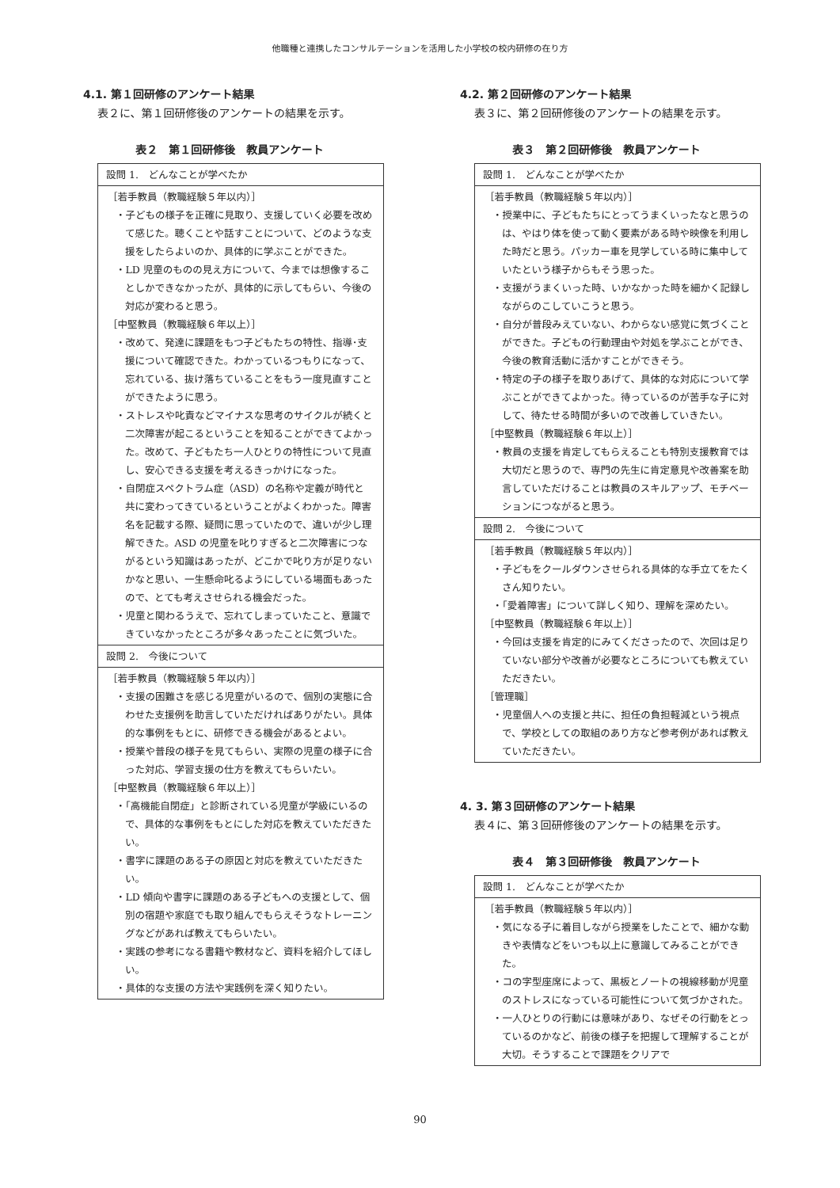他職種と連携したコンサルテーションを活用した小学校の校内研修の在り方
4.1. 第１回研修のアンケート結果
表２に、第１回研修後のアンケートの結果を示す。
表２　第１回研修後　教員アンケート
| 設問 1. どんなことが学べたか |
| ［若手教員（教職経験５年以内）］ ・子どもの様子を正確に見取り、支援していく必要を改めて感じた。聴くことや話すことについて、どのような支援をしたらよいのか、具体的に学ぶことができた。 ・LD 児童のものの見え方について、今までは想像することしかできなかったが、具体的に示してもらい、今後の対応が変わると思う。 ［中堅教員（教職経験６年以上）］ ・改めて、発達に課題をもつ子どもたちの特性、指導･支援について確認できた。わかっているつもりになって、忘れている、抜け落ちていることをもう一度見直すことができたように思う。 ・ストレスや叱責などマイナスな思考のサイクルが続くと二次障害が起こるということを知ることができてよかった。改めて、子どもたち一人ひとりの特性について見直し、安心できる支援を考えるきっかけになった。 ・自閉症スペクトラム症（ASD）の名称や定義が時代と共に変わってきているということがよくわかった。障害名を記載する際、疑問に思っていたので、違いが少し理解できた。ASD の児童を叱りすぎると二次障害につながるという知識はあったが、どこかで叱り方が足りないかなと思い、一生懸命叱るようにしている場面もあったので、とても考えさせられる機会だった。 ・児童と関わるうえで、忘れてしまっていたこと、意識できていなかったところが多々あったことに気づいた。 |
| 設問 2. 今後について |
| ［若手教員（教職経験５年以内）］ ・支援の困難さを感じる児童がいるので、個別の実態に合わせた支援例を助言していただければありがたい。具体的な事例をもとに、研修できる機会があるとよい。 ・授業や普段の様子を見てもらい、実際の児童の様子に合った対応、学習支援の仕方を教えてもらいたい。 ［中堅教員（教職経験６年以上）］ ・「高機能自閉症」と診断されている児童が学級にいるので、具体的な事例をもとにした対応を教えていただきたい。 ・書字に課題のある子の原因と対応を教えていただきたい。 ・LD 傾向や書字に課題のある子どもへの支援として、個別の宿題や家庭でも取り組んでもらえそうなトレーニングなどがあれば教えてもらいたい。 ・実践の参考になる書籍や教材など、資料を紹介してほしい。 ・具体的な支援の方法や実践例を深く知りたい。 |
4.2. 第２回研修のアンケート結果
表３に、第２回研修後のアンケートの結果を示す。
表３　第２回研修後　教員アンケート
| 設問 1. どんなことが学べたか |
| ［若手教員（教職経験５年以内）］ ・授業中に、子どもたちにとってうまくいったなと思うのは、やはり体を使って動く要素がある時や映像を利用した時だと思う。パッカー車を見学している時に集中していたという様子からもそう思った。 ・支援がうまくいった時、いかなかった時を細かく記録しながらのこしていこうと思う。 ・自分が普段みえていない、わからない感覚に気づくことができた。子どもの行動理由や対処を学ぶことができ、今後の教育活動に活かすことができそう。 ・特定の子の様子を取りあげて、具体的な対応について学ぶことができてよかった。待っているのが苦手な子に対して、待たせる時間が多いので改善していきたい。 ［中堅教員（教職経験６年以上）］ ・教員の支援を肯定してもらえることも特別支援教育では大切だと思うので、専門の先生に肯定意見や改善案を助言していただけることは教員のスキルアップ、モチベーションにつながると思う。 |
| 設問 2. 今後について |
| ［若手教員（教職経験５年以内）］ ・子どもをクールダウンさせられる具体的な手立てをたくさん知りたい。 ・「愛着障害」について詳しく知り、理解を深めたい。 ［中堅教員（教職経験６年以上）］ ・今回は支援を肯定的にみてくださったので、次回は足りていない部分や改善が必要なところについても教えていただきたい。 ［管理職］ ・児童個人への支援と共に、担任の負担軽減という視点で、学校としての取組のあり方など参考例があれば教えていただきたい。 |
4. 3. 第３回研修のアンケート結果
表４に、第３回研修後のアンケートの結果を示す。
表４　第３回研修後　教員アンケート
| 設問 1. どんなことが学べたか |
| ［若手教員（教職経験５年以内）］ ・気になる子に着目しながら授業をしたことで、細かな動きや表情などをいつも以上に意識してみることができた。 ・コの字型座席によって、黒板とノートの視線移動が児童のストレスになっている可能性について気づかされた。 ・一人ひとりの行動には意味があり、なぜその行動をとっているのかなど、前後の様子を把握して理解することが大切。そうすることで課題をクリアで |
90